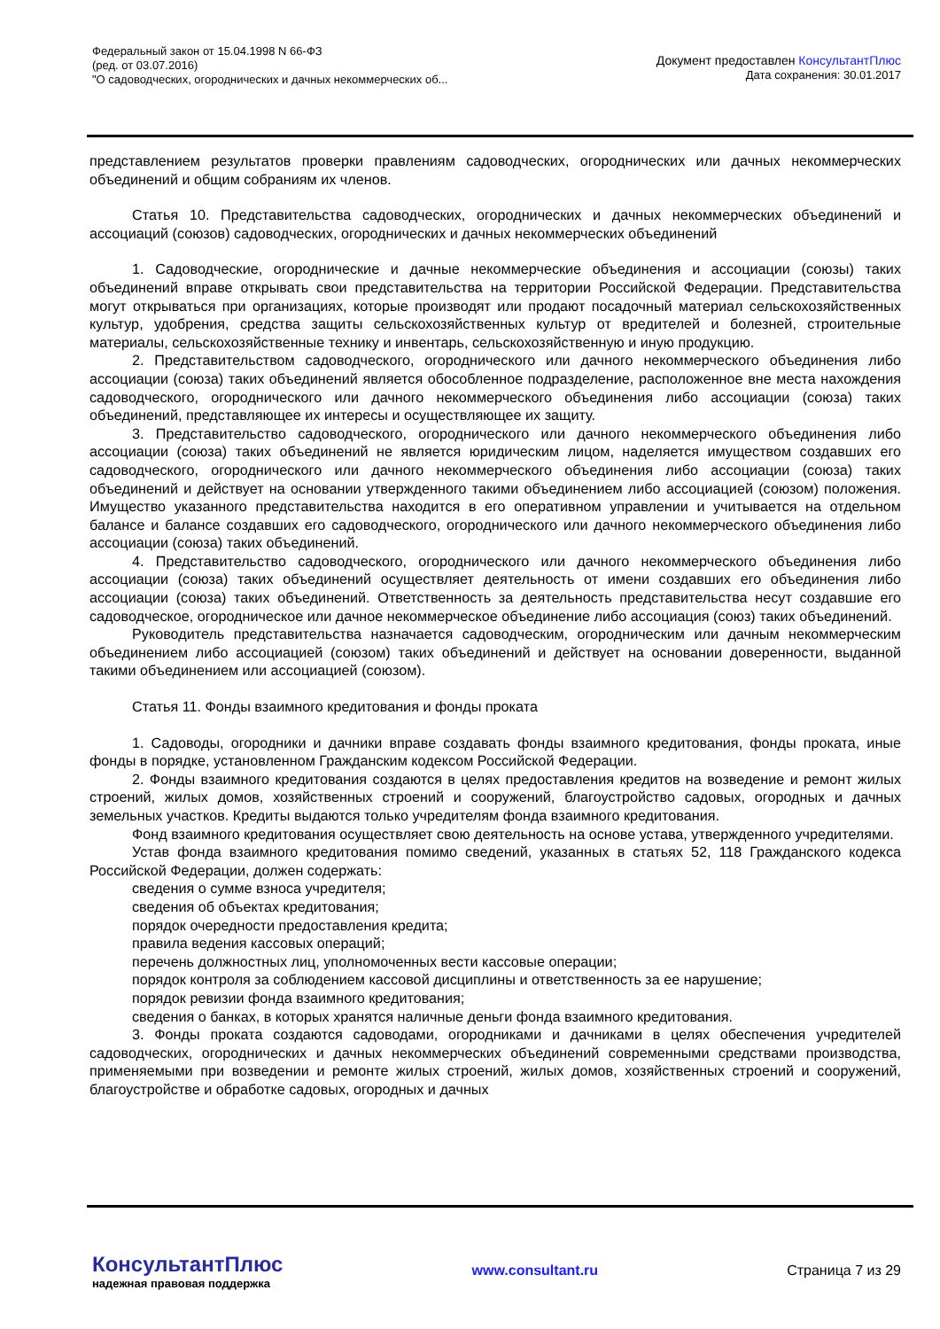Федеральный закон от 15.04.1998 N 66-ФЗ
(ред. от 03.07.2016)
"О садоводческих, огороднических и дачных некоммерческих об...
Документ предоставлен КонсультантПлюс
Дата сохранения: 30.01.2017
представлением результатов проверки правлениям садоводческих, огороднических или дачных некоммерческих объединений и общим собраниям их членов.
Статья 10. Представительства садоводческих, огороднических и дачных некоммерческих объединений и ассоциаций (союзов) садоводческих, огороднических и дачных некоммерческих объединений
1. Садоводческие, огороднические и дачные некоммерческие объединения и ассоциации (союзы) таких объединений вправе открывать свои представительства на территории Российской Федерации. Представительства могут открываться при организациях, которые производят или продают посадочный материал сельскохозяйственных культур, удобрения, средства защиты сельскохозяйственных культур от вредителей и болезней, строительные материалы, сельскохозяйственные технику и инвентарь, сельскохозяйственную и иную продукцию.
2. Представительством садоводческого, огороднического или дачного некоммерческого объединения либо ассоциации (союза) таких объединений является обособленное подразделение, расположенное вне места нахождения садоводческого, огороднического или дачного некоммерческого объединения либо ассоциации (союза) таких объединений, представляющее их интересы и осуществляющее их защиту.
3. Представительство садоводческого, огороднического или дачного некоммерческого объединения либо ассоциации (союза) таких объединений не является юридическим лицом, наделяется имуществом создавших его садоводческого, огороднического или дачного некоммерческого объединения либо ассоциации (союза) таких объединений и действует на основании утвержденного такими объединением либо ассоциацией (союзом) положения. Имущество указанного представительства находится в его оперативном управлении и учитывается на отдельном балансе и балансе создавших его садоводческого, огороднического или дачного некоммерческого объединения либо ассоциации (союза) таких объединений.
4. Представительство садоводческого, огороднического или дачного некоммерческого объединения либо ассоциации (союза) таких объединений осуществляет деятельность от имени создавших его объединения либо ассоциации (союза) таких объединений. Ответственность за деятельность представительства несут создавшие его садоводческое, огородническое или дачное некоммерческое объединение либо ассоциация (союз) таких объединений.
Руководитель представительства назначается садоводческим, огородническим или дачным некоммерческим объединением либо ассоциацией (союзом) таких объединений и действует на основании доверенности, выданной такими объединением или ассоциацией (союзом).
Статья 11. Фонды взаимного кредитования и фонды проката
1. Садоводы, огородники и дачники вправе создавать фонды взаимного кредитования, фонды проката, иные фонды в порядке, установленном Гражданским кодексом Российской Федерации.
2. Фонды взаимного кредитования создаются в целях предоставления кредитов на возведение и ремонт жилых строений, жилых домов, хозяйственных строений и сооружений, благоустройство садовых, огородных и дачных земельных участков. Кредиты выдаются только учредителям фонда взаимного кредитования.
Фонд взаимного кредитования осуществляет свою деятельность на основе устава, утвержденного учредителями.
Устав фонда взаимного кредитования помимо сведений, указанных в статьях 52, 118 Гражданского кодекса Российской Федерации, должен содержать:
сведения о сумме взноса учредителя;
сведения об объектах кредитования;
порядок очередности предоставления кредита;
правила ведения кассовых операций;
перечень должностных лиц, уполномоченных вести кассовые операции;
порядок контроля за соблюдением кассовой дисциплины и ответственность за ее нарушение;
порядок ревизии фонда взаимного кредитования;
сведения о банках, в которых хранятся наличные деньги фонда взаимного кредитования.
3. Фонды проката создаются садоводами, огородниками и дачниками в целях обеспечения учредителей садоводческих, огороднических и дачных некоммерческих объединений современными средствами производства, применяемыми при возведении и ремонте жилых строений, жилых домов, хозяйственных строений и сооружений, благоустройстве и обработке садовых, огородных и дачных
КонсультантПлюс
надежная правовая поддержка
www.consultant.ru Страница 7 из 29